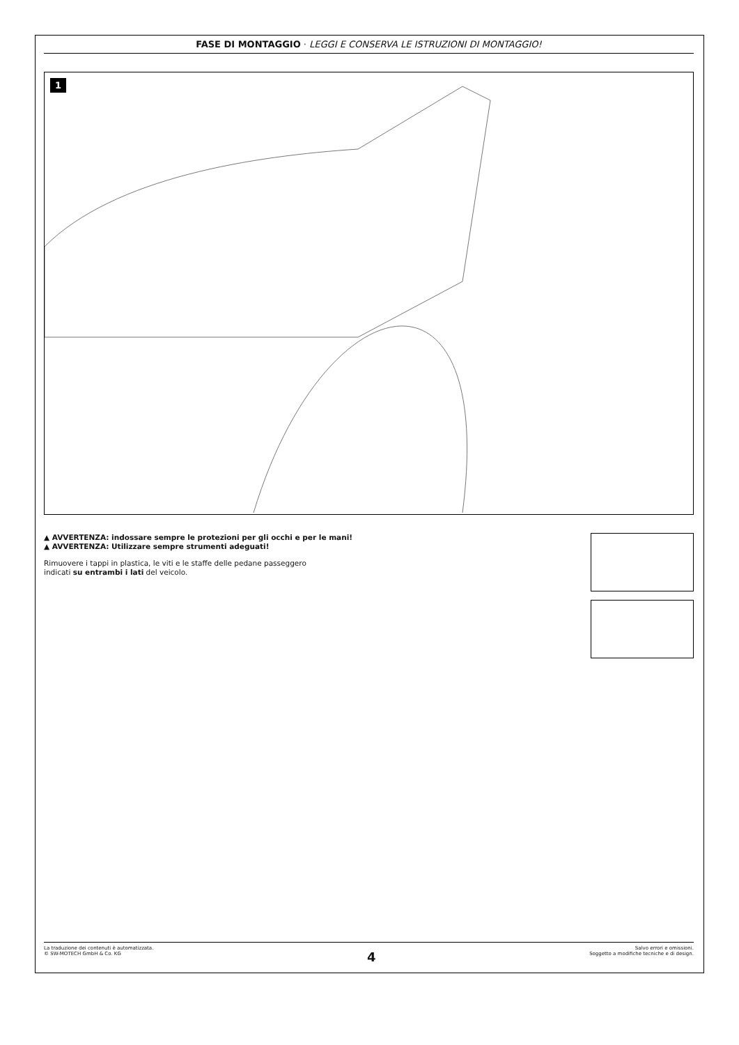FASE DI MONTAGGIO · LEGGI E CONSERVA LE ISTRUZIONI DI MONTAGGIO!
1
▲ AVVERTENZA: indossare sempre le protezioni per gli occhi e per le mani!
▲ AVVERTENZA: Utilizzare sempre strumenti adeguati!
Rimuovere i tappi in plastica, le viti e le staffe delle pedane passeggero
indicati su entrambi i lati del veicolo.
La traduzione dei contenuti è automatizzata.
© SW-MOTECH GmbH & Co. KG
4
Salvo errori e omissioni.
Soggetto a modifiche tecniche e di design.